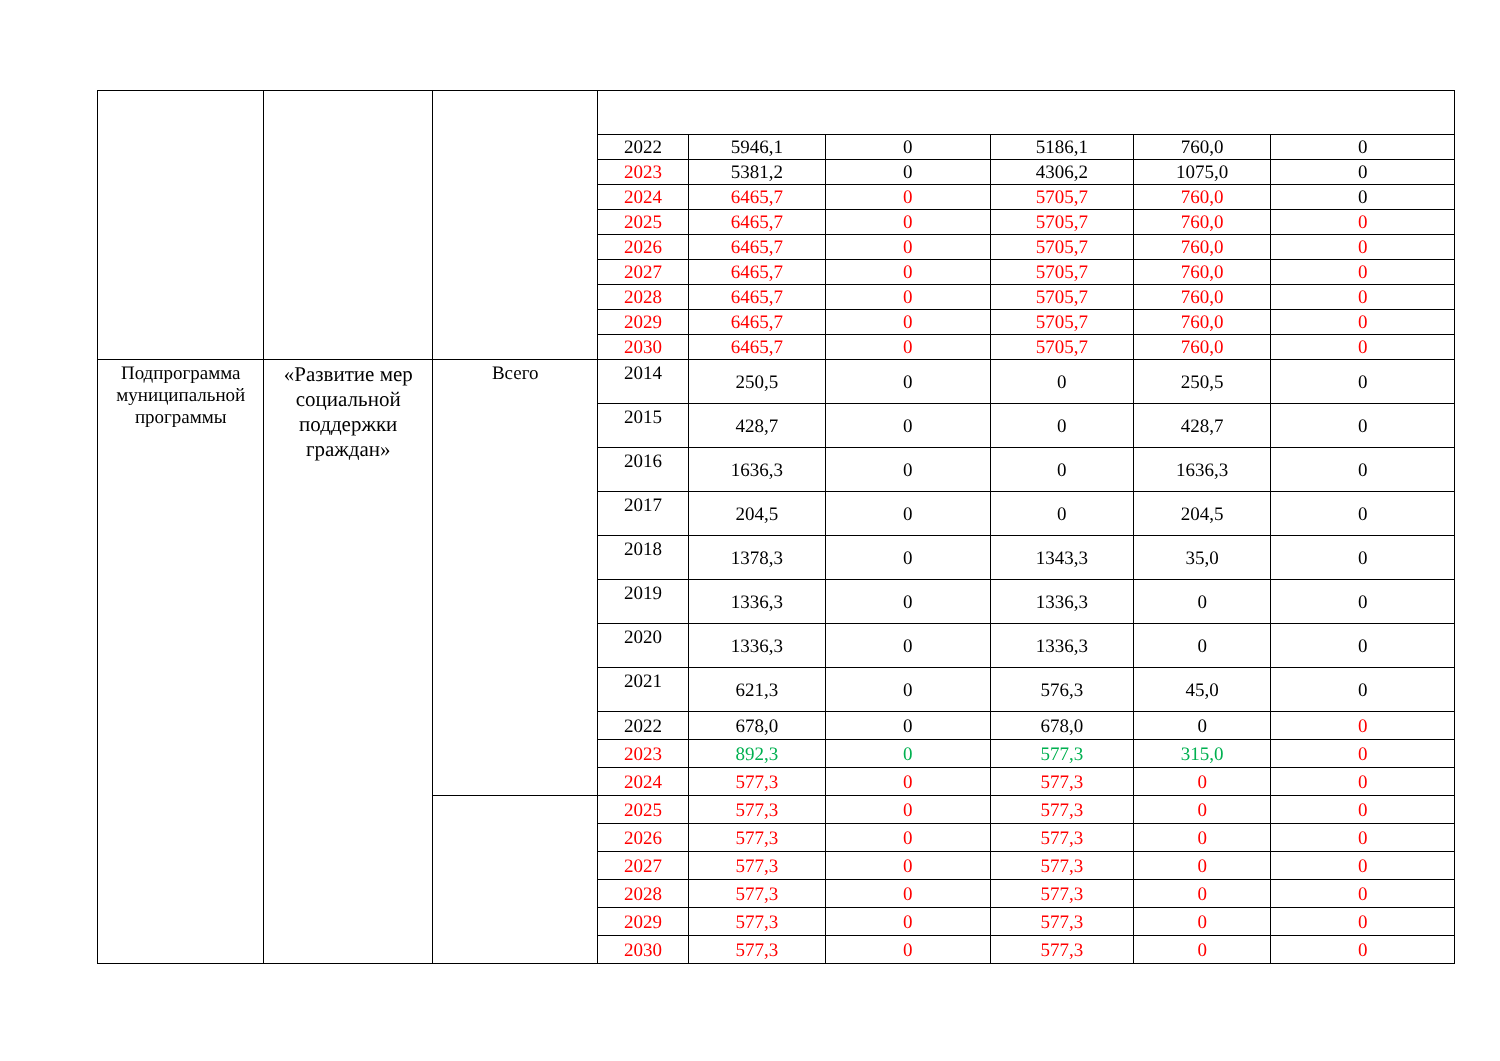| | | | 2022 | 5946,1 | 0 | 5186,1 | 760,0 | 0 |
| | | | 2023 | 5381,2 | 0 | 4306,2 | 1075,0 | 0 |
| | | | 2024 | 6465,7 | 0 | 5705,7 | 760,0 | 0 |
| | | | 2025 | 6465,7 | 0 | 5705,7 | 760,0 | 0 |
| | | | 2026 | 6465,7 | 0 | 5705,7 | 760,0 | 0 |
| | | | 2027 | 6465,7 | 0 | 5705,7 | 760,0 | 0 |
| | | | 2028 | 6465,7 | 0 | 5705,7 | 760,0 | 0 |
| | | | 2029 | 6465,7 | 0 | 5705,7 | 760,0 | 0 |
| | | | 2030 | 6465,7 | 0 | 5705,7 | 760,0 | 0 |
| Подпрограмма муниципальной программы | «Развитие мер социальной поддержки граждан» | Всего | 2014 | 250,5 | 0 | 0 | 250,5 | 0 |
| | | | 2015 | 428,7 | 0 | 0 | 428,7 | 0 |
| | | | 2016 | 1636,3 | 0 | 0 | 1636,3 | 0 |
| | | | 2017 | 204,5 | 0 | 0 | 204,5 | 0 |
| | | | 2018 | 1378,3 | 0 | 1343,3 | 35,0 | 0 |
| | | | 2019 | 1336,3 | 0 | 1336,3 | 0 | 0 |
| | | | 2020 | 1336,3 | 0 | 1336,3 | 0 | 0 |
| | | | 2021 | 621,3 | 0 | 576,3 | 45,0 | 0 |
| | | | 2022 | 678,0 | 0 | 678,0 | 0 | 0 |
| | | | 2023 | 892,3 | 0 | 577,3 | 315,0 | 0 |
| | | | 2024 | 577,3 | 0 | 577,3 | 0 | 0 |
| | | | 2025 | 577,3 | 0 | 577,3 | 0 | 0 |
| | | | 2026 | 577,3 | 0 | 577,3 | 0 | 0 |
| | | | 2027 | 577,3 | 0 | 577,3 | 0 | 0 |
| | | | 2028 | 577,3 | 0 | 577,3 | 0 | 0 |
| | | | 2029 | 577,3 | 0 | 577,3 | 0 | 0 |
| | | | 2030 | 577,3 | 0 | 577,3 | 0 | 0 |